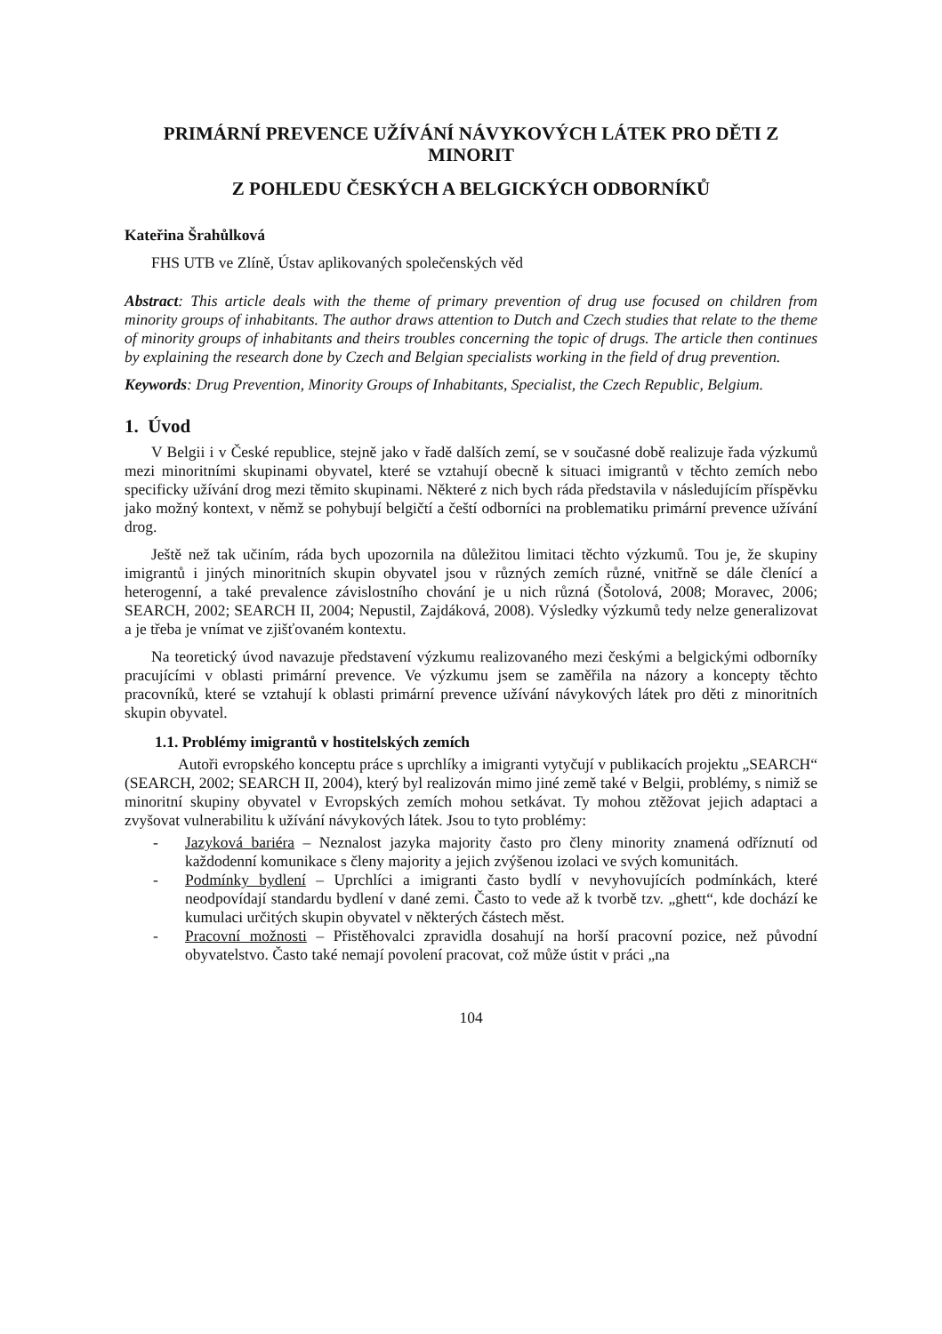PRIMÁRNÍ PREVENCE UŽÍVÁNÍ NÁVYKOVÝCH LÁTEK PRO DĚTI Z MINORIT
Z POHLEDU ČESKÝCH A BELGICKÝCH ODBORNÍKŮ
Kateřina Šrahůlková
FHS UTB ve Zlíně, Ústav aplikovaných společenských věd
Abstract: This article deals with the theme of primary prevention of drug use focused on children from minority groups of inhabitants. The author draws attention to Dutch and Czech studies that relate to the theme of minority groups of inhabitants and theirs troubles concerning the topic of drugs. The article then continues by explaining the research done by Czech and Belgian specialists working in the field of drug prevention.
Keywords: Drug Prevention, Minority Groups of Inhabitants, Specialist, the Czech Republic, Belgium.
1. Úvod
V Belgii i v České republice, stejně jako v řadě dalších zemí, se v současné době realizuje řada výzkumů mezi minoritními skupinami obyvatel, které se vztahují obecně k situaci imigrantů v těchto zemích nebo specificky užívání drog mezi těmito skupinami. Některé z nich bych ráda představila v následujícím příspěvku jako možný kontext, v němž se pohybují belgičtí a čeští odborníci na problematiku primární prevence užívání drog.
Ještě než tak učiním, ráda bych upozornila na důležitou limitaci těchto výzkumů. Tou je, že skupiny imigrantů i jiných minoritních skupin obyvatel jsou v různých zemích různé, vnitřně se dále členící a heterogenní, a také prevalence závislostního chování je u nich různá (Šotolová, 2008; Moravec, 2006; SEARCH, 2002; SEARCH II, 2004; Nepustil, Zajdáková, 2008). Výsledky výzkumů tedy nelze generalizovat a je třeba je vnímat ve zjišťovaném kontextu.
Na teoretický úvod navazuje představení výzkumu realizovaného mezi českými a belgickými odborníky pracujícími v oblasti primární prevence. Ve výzkumu jsem se zaměřila na názory a koncepty těchto pracovníků, které se vztahují k oblasti primární prevence užívání návykových látek pro děti z minoritních skupin obyvatel.
1.1. Problémy imigrantů v hostitelských zemích
Autoři evropského konceptu práce s uprchlíky a imigranti vytyčují v publikacích projektu „SEARCH“ (SEARCH, 2002; SEARCH II, 2004), který byl realizován mimo jiné země také v Belgii, problémy, s nimiž se minoritní skupiny obyvatel v Evropských zemích mohou setkávat. Ty mohou ztěžovat jejich adaptaci a zvyšovat vulnerabilitu k užívání návykových látek. Jsou to tyto problémy:
- Jazyková bariéra – Neznalost jazyka majority často pro členy minority znamená odříznutí od každodenní komunikace s členy majority a jejich zvýšenou izolaci ve svých komunitách.
- Podmínky bydlení – Uprchlíci a imigranti často bydlí v nevyhovujících podmínkách, které neodpovídají standardu bydlení v dané zemi. Často to vede až k tvorbě tzv. „ghett“, kde dochází ke kumulaci určitých skupin obyvatel v některých částech měst.
- Pracovní možnosti – Přistěhovalci zpravidla dosahují na horší pracovní pozice, než původní obyvatelstvo. Často také nemají povolení pracovat, což může ústit v práci „na
104